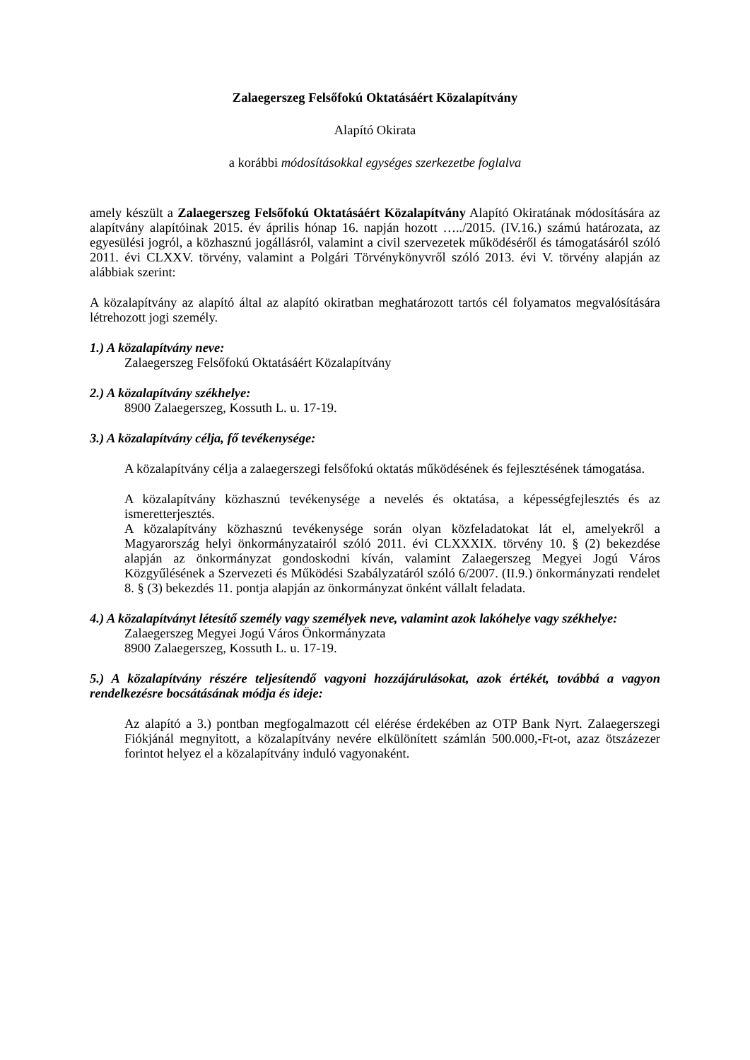Zalaegerszeg Felsőfokú Oktatásáért Közalapítvány
Alapító Okirata
a korábbi módosításokkal egységes szerkezetbe foglalva
amely készült a Zalaegerszeg Felsőfokú Oktatásáért Közalapítvány Alapító Okiratának módosítására az alapítvány alapítóinak 2015. év április hónap 16. napján hozott …../2015. (IV.16.) számú határozata, az egyesülési jogról, a közhasznú jogállásról, valamint a civil szervezetek működéséről és támogatásáról szóló 2011. évi CLXXV. törvény, valamint a Polgári Törvénykönyvről szóló 2013. évi V. törvény alapján az alábbiak szerint:
A közalapítvány az alapító által az alapító okiratban meghatározott tartós cél folyamatos megvalósítására létrehozott jogi személy.
1.) A közalapítvány neve:
Zalaegerszeg Felsőfokú Oktatásáért Közalapítvány
2.) A közalapítvány székhelye:
8900 Zalaegerszeg, Kossuth L. u. 17-19.
3.) A közalapítvány célja, fő tevékenysége:
A közalapítvány célja a zalaegerszegi felsőfokú oktatás működésének és fejlesztésének támogatása.
A közalapítvány közhasznú tevékenysége a nevelés és oktatása, a képességfejlesztés és az ismeretterjesztés.
A közalapítvány közhasznú tevékenysége során olyan közfeladatokat lát el, amelyekről a Magyarország helyi önkormányzatairól szóló 2011. évi CLXXXIX. törvény 10. § (2) bekezdése alapján az önkormányzat gondoskodni kíván, valamint Zalaegerszeg Megyei Jogú Város Közgyűlésének a Szervezeti és Működési Szabályzatáról szóló 6/2007. (II.9.) önkormányzati rendelet 8. § (3) bekezdés 11. pontja alapján az önkormányzat önként vállalt feladata.
4.) A közalapítványt létesítő személy vagy személyek neve, valamint azok lakóhelye vagy székhelye:
Zalaegerszeg Megyei Jogú Város Önkormányzata
8900 Zalaegerszeg, Kossuth L. u. 17-19.
5.) A közalapítvány részére teljesítendő vagyoni hozzájárulásokat, azok értékét, továbbá a vagyon rendelkezésre bocsátásának módja és ideje:
Az alapító a 3.) pontban megfogalmazott cél elérése érdekében az OTP Bank Nyrt. Zalaegerszegi Fiókjánál megnyitott, a közalapítvány nevére elkülönített számlán 500.000,-Ft-ot, azaz ötszázezer forintot helyez el a közalapítvány induló vagyonaként.